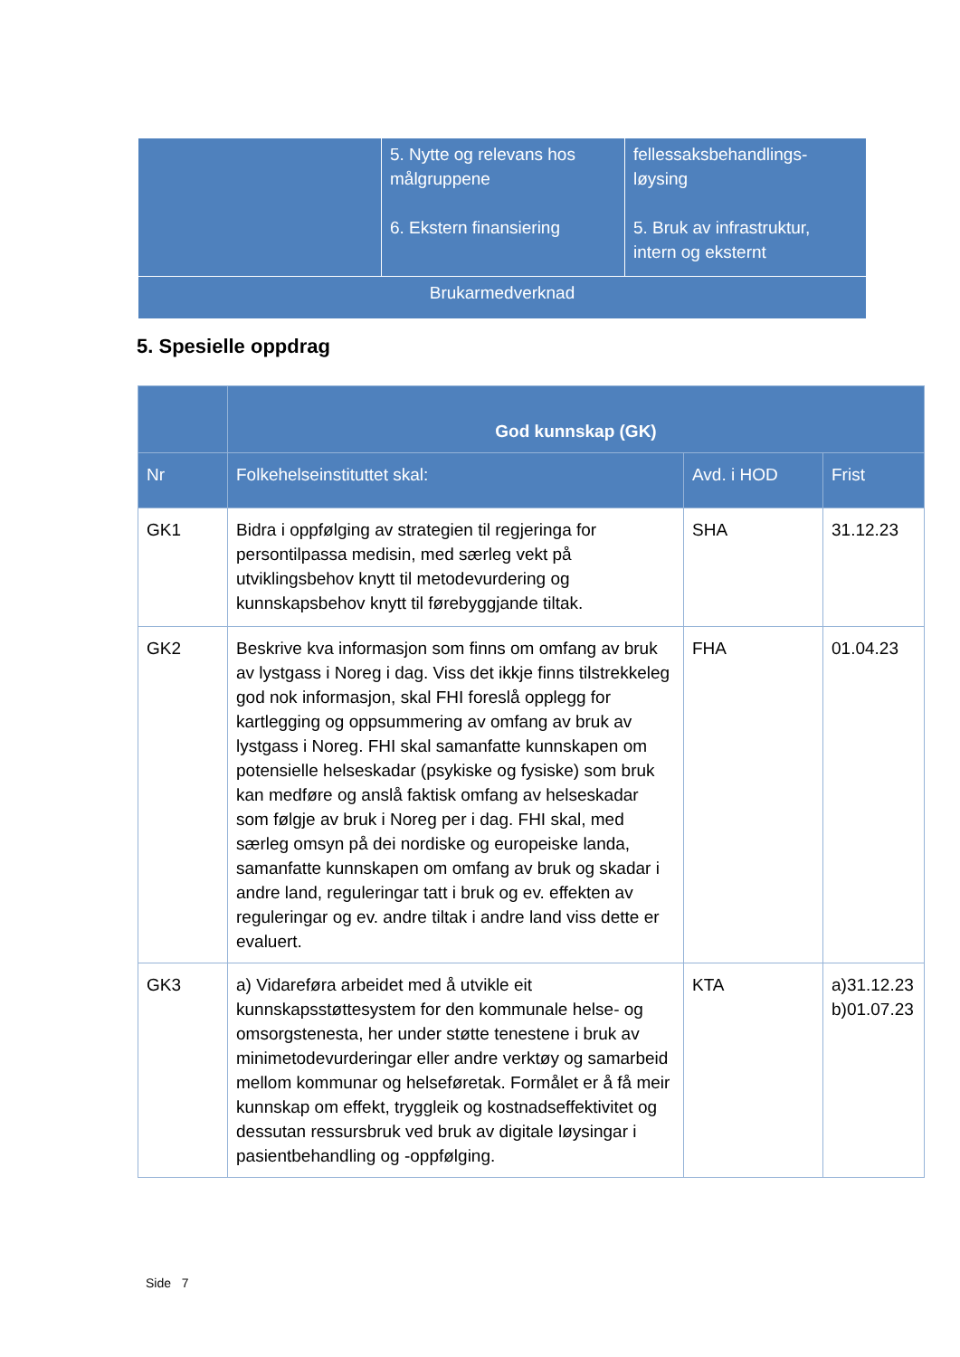| | 5. Nytte og relevans hos målgruppene 6. Ekstern finansiering | fellessaksbehandlings-løysing 5. Bruk av infrastruktur, intern og eksternt |
| Brukarmedverknad | | |
5. Spesielle oppdrag
| | God kunnskap (GK) | | |
| --- | --- | --- | --- |
| Nr | Folkehelseinstituttet skal: | Avd. i HOD | Frist |
| GK1 | Bidra i oppfølging av strategien til regjeringa for persontilpassa medisin, med særleg vekt på utviklingsbehov knytt til metodevurdering og kunnskapsbehov knytt til førebyggjande tiltak. | SHA | 31.12.23 |
| GK2 | Beskrive kva informasjon som finns om omfang av bruk av lystgass i Noreg i dag. Viss det ikkje finns tilstrekkeleg god nok informasjon, skal FHI foreslå opplegg for kartlegging og oppsummering av omfang av bruk av lystgass i Noreg. FHI skal samanfatte kunnskapen om potensielle helseskadar (psykiske og fysiske) som bruk kan medføre og anslå faktisk omfang av helseskadar som følgje av bruk i Noreg per i dag. FHI skal, med særleg omsyn på dei nordiske og europeiske landa, samanfatte kunnskapen om omfang av bruk og skadar i andre land, reguleringar tatt i bruk og ev. effekten av reguleringar og ev. andre tiltak i andre land viss dette er evaluert. | FHA | 01.04.23 |
| GK3 | a) Vidareføra arbeidet med å utvikle eit kunnskapsstøttesystem for den kommunale helse- og omsorgstenesta, her under støtte tenestene i bruk av minimetodevurderingar eller andre verktøy og samarbeid mellom kommunar og helseføretak. Formålet er å få meir kunnskap om effekt, tryggleik og kostnadseffektivitet og dessutan ressursbruk ved bruk av digitale løysingar i pasientbehandling og -oppfølging. | KTA | a)31.12.23 b)01.07.23 |
Side 7